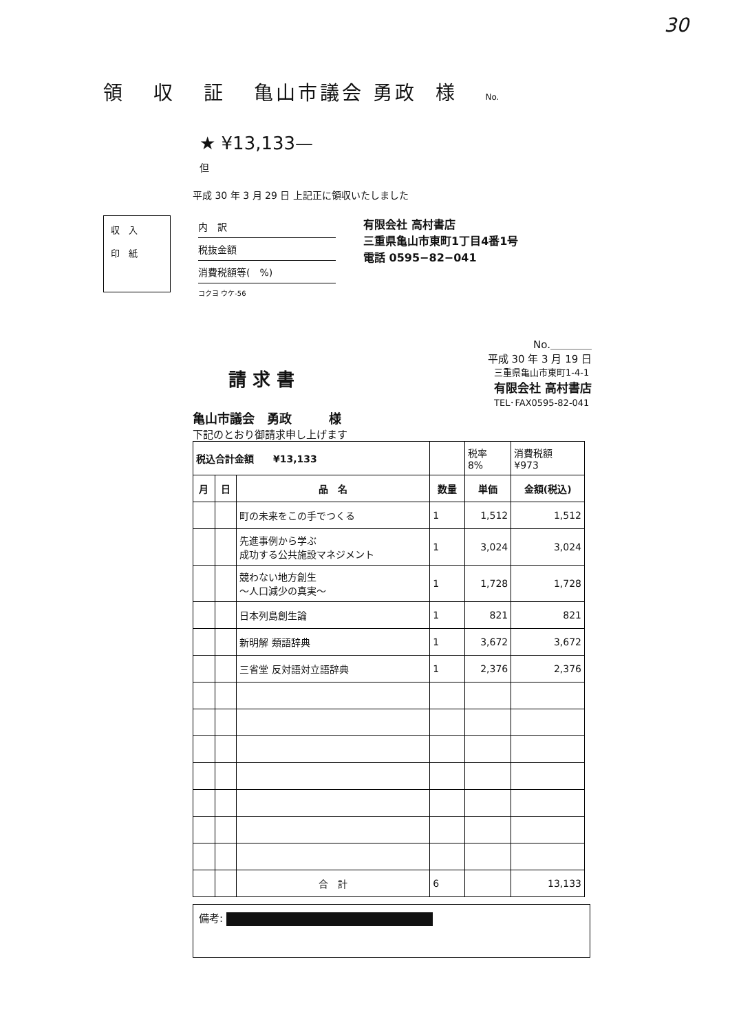30
領 収 証 亀山市議会 勇政 様 No.
★ ¥13,133—
但
平成 30 年 3 月 29 日 上記正に領収いたしました
収　入
印　紙
内　訳
税抜金額
消費税額等(　%)
コクヨ ウケ-56
有限会社 高村書店
三重県亀山市東町1丁目4番1号
電話 0595−82−041
No.＿＿＿＿
平成 30 年 3 月 19 日
請 求 書
三重県亀山市東町1-4-1
有限会社 高村書店
TEL･FAX0595-82-041
亀山市議会　勇政　　　様
下記のとおり御請求申し上げます
| 税込合計金額 ¥13,133 | | | | 税率 8% | 消費税額 ¥973 |
| 月 | 日 | 品 名 | 数量 | 単価 | 金額(税込) |
| | | 町の未来をこの手でつくる | 1 | 1,512 | 1,512 |
| | | 先進事例から学ぶ 成功する公共施設マネジメント | 1 | 3,024 | 3,024 |
| | | 競わない地方創生 ～人口減少の真実～ | 1 | 1,728 | 1,728 |
| | | 日本列島創生論 | 1 | 821 | 821 |
| | | 新明解 類語辞典 | 1 | 3,672 | 3,672 |
| | | 三省堂 反対語対立語辞典 | 1 | 2,376 | 2,376 |
| | | 合 計 | 6 | | 13,133 |
備考: